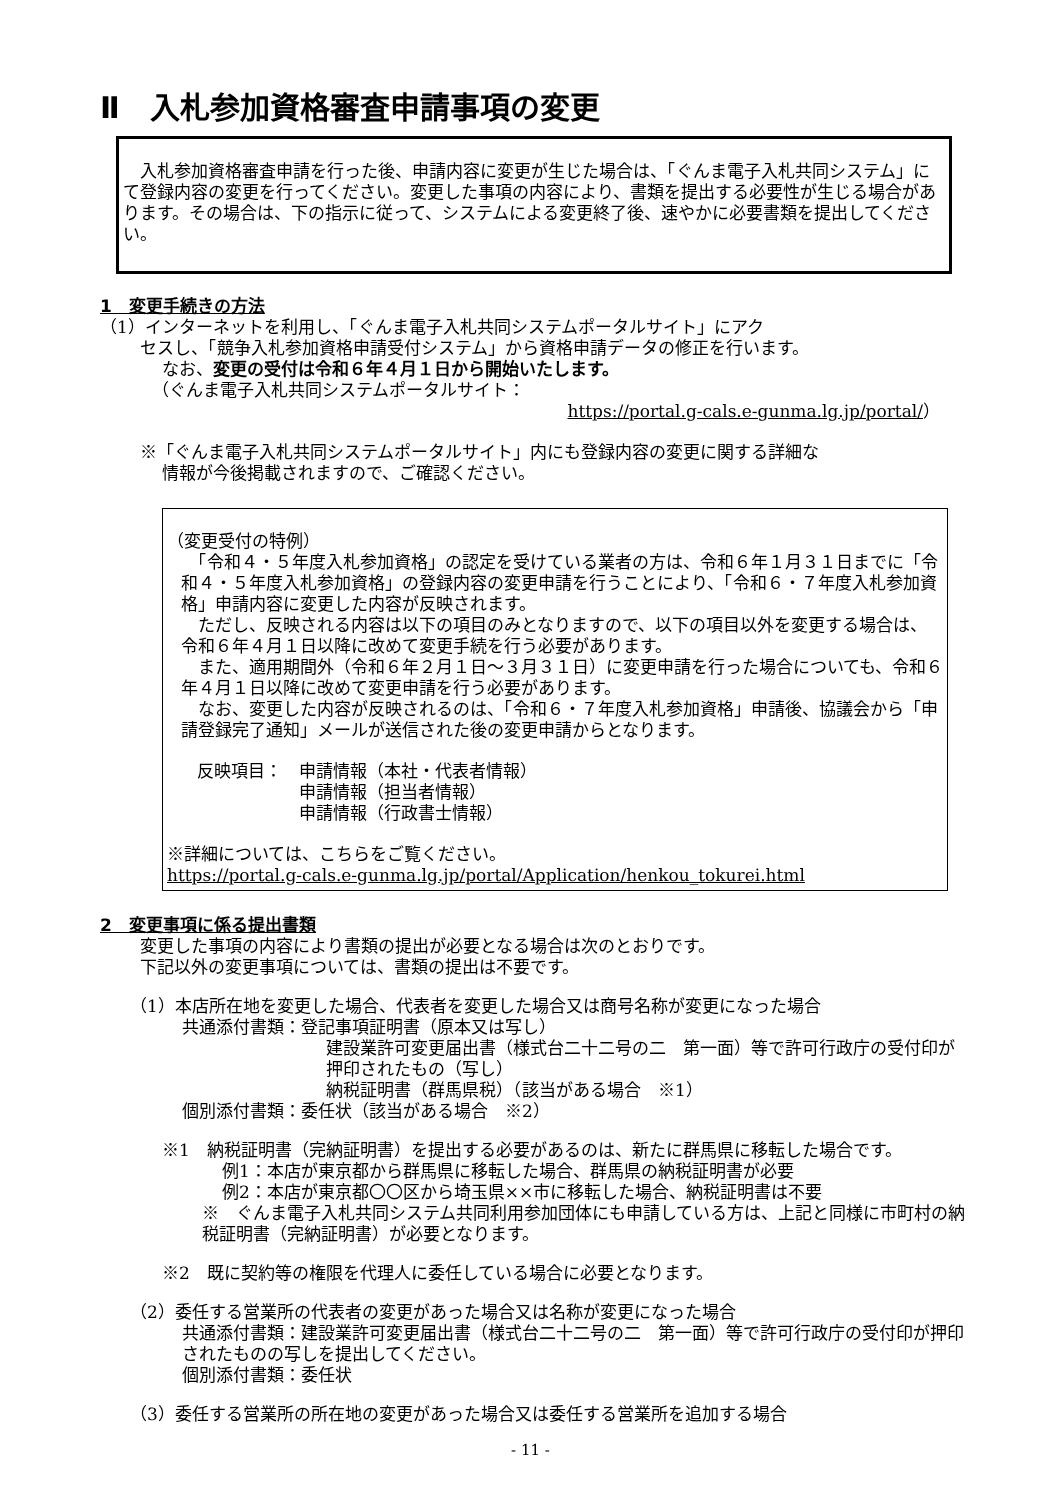Ⅱ　入札参加資格審査申請事項の変更
　入札参加資格審査申請を行った後、申請内容に変更が生じた場合は、「ぐんま電子入札共同システム」にて登録内容の変更を行ってください。変更した事項の内容により、書類を提出する必要性が生じる場合があります。その場合は、下の指示に従って、システムによる変更終了後、速やかに必要書類を提出してください。
1　変更手続きの方法
（1）インターネットを利用し、「ぐんま電子入札共同システムポータルサイト」にアク
セスし、「競争入札参加資格申請受付システム」から資格申請データの修正を行います。
なお、変更の受付は令和６年４月１日から開始いたします。
（ぐんま電子入札共同システムポータルサイト：
https://portal.g-cals.e-gunma.lg.jp/portal/）
※「ぐんま電子入札共同システムポータルサイト」内にも登録内容の変更に関する詳細な
情報が今後掲載されますので、ご確認ください。
（変更受付の特例）
　「令和４・５年度入札参加資格」の認定を受けている業者の方は、令和６年１月３１日までに「令和４・５年度入札参加資格」の登録内容の変更申請を行うことにより、「令和６・７年度入札参加資格」申請内容に変更した内容が反映されます。
　ただし、反映される内容は以下の項目のみとなりますので、以下の項目以外を変更する場合は、令和６年４月１日以降に改めて変更手続を行う必要があります。
　また、適用期間外（令和６年２月１日～３月３１日）に変更申請を行った場合についても、令和６年４月１日以降に改めて変更申請を行う必要があります。
　なお、変更した内容が反映されるのは、「令和６・７年度入札参加資格」申請後、協議会から「申請登録完了通知」メールが送信された後の変更申請からとなります。
反映項目：　申請情報（本社・代表者情報）
　　　　　　申請情報（担当者情報）
　　　　　　申請情報（行政書士情報）
※詳細については、こちらをご覧ください。
https://portal.g-cals.e-gunma.lg.jp/portal/Application/henkou_tokurei.html
2　変更事項に係る提出書類
変更した事項の内容により書類の提出が必要となる場合は次のとおりです。
下記以外の変更事項については、書類の提出は不要です。
（1）本店所在地を変更した場合、代表者を変更した場合又は商号名称が変更になった場合
共通添付書類：登記事項証明書（原本又は写し）
建設業許可変更届出書（様式台二十二号の二　第一面）等で許可行政庁の受付印が押印されたもの（写し）
納税証明書（群馬県税）（該当がある場合　※1）
個別添付書類：委任状（該当がある場合　※2）
※1　納税証明書（完納証明書）を提出する必要があるのは、新たに群馬県に移転した場合です。
例1：本店が東京都から群馬県に移転した場合、群馬県の納税証明書が必要
例2：本店が東京都〇〇区から埼玉県××市に移転した場合、納税証明書は不要
※　ぐんま電子入札共同システム共同利用参加団体にも申請している方は、上記と同様に市町村の納税証明書（完納証明書）が必要となります。
※2　既に契約等の権限を代理人に委任している場合に必要となります。
（2）委任する営業所の代表者の変更があった場合又は名称が変更になった場合
共通添付書類：建設業許可変更届出書（様式台二十二号の二　第一面）等で許可行政庁の受付印が押印されたものの写しを提出してください。
個別添付書類：委任状
（3）委任する営業所の所在地の変更があった場合又は委任する営業所を追加する場合
- 11 -